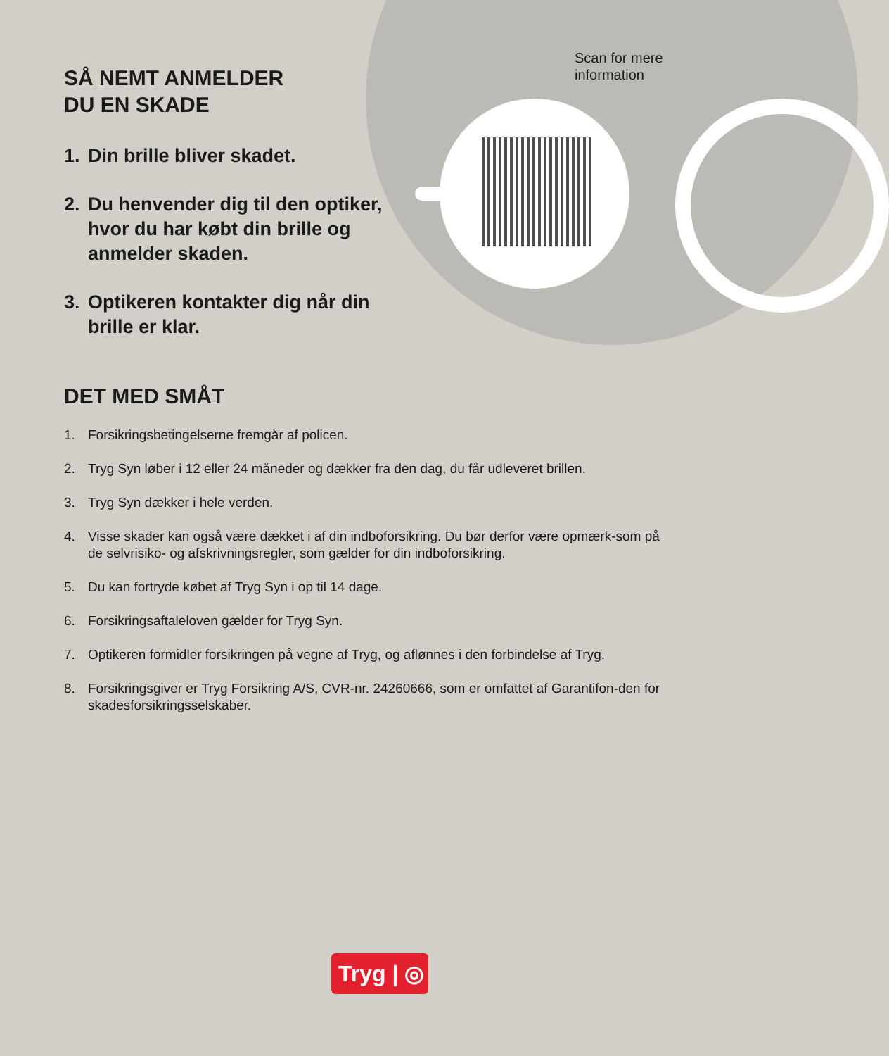Scan for mere
information
SÅ NEMT ANMELDER
DU EN SKADE
1. Din brille bliver skadet.
2. Du henvender dig til den optiker, hvor du har købt din brille og anmelder skaden.
3. Optikeren kontakter dig når din brille er klar.
DET MED SMÅT
1. Forsikringsbetingelserne fremgår af policen.
2. Tryg Syn løber i 12 eller 24 måneder og dækker fra den dag, du får udleveret brillen.
3. Tryg Syn dækker i hele verden.
4. Visse skader kan også være dækket i af din indboforsikring. Du bør derfor være opmærk-som på de selvrisiko- og afskrivningsregler, som gælder for din indboforsikring.
5. Du kan fortryde købet af Tryg Syn i op til 14 dage.
6. Forsikringsaftaleloven gælder for Tryg Syn.
7. Optikeren formidler forsikringen på vegne af Tryg, og aflønnes i den forbindelse af Tryg.
8. Forsikringsgiver er Tryg Forsikring A/S, CVR-nr. 24260666, som er omfattet af Garantifon-den for skadesforsikringsselskaber.
Tryg | ◎